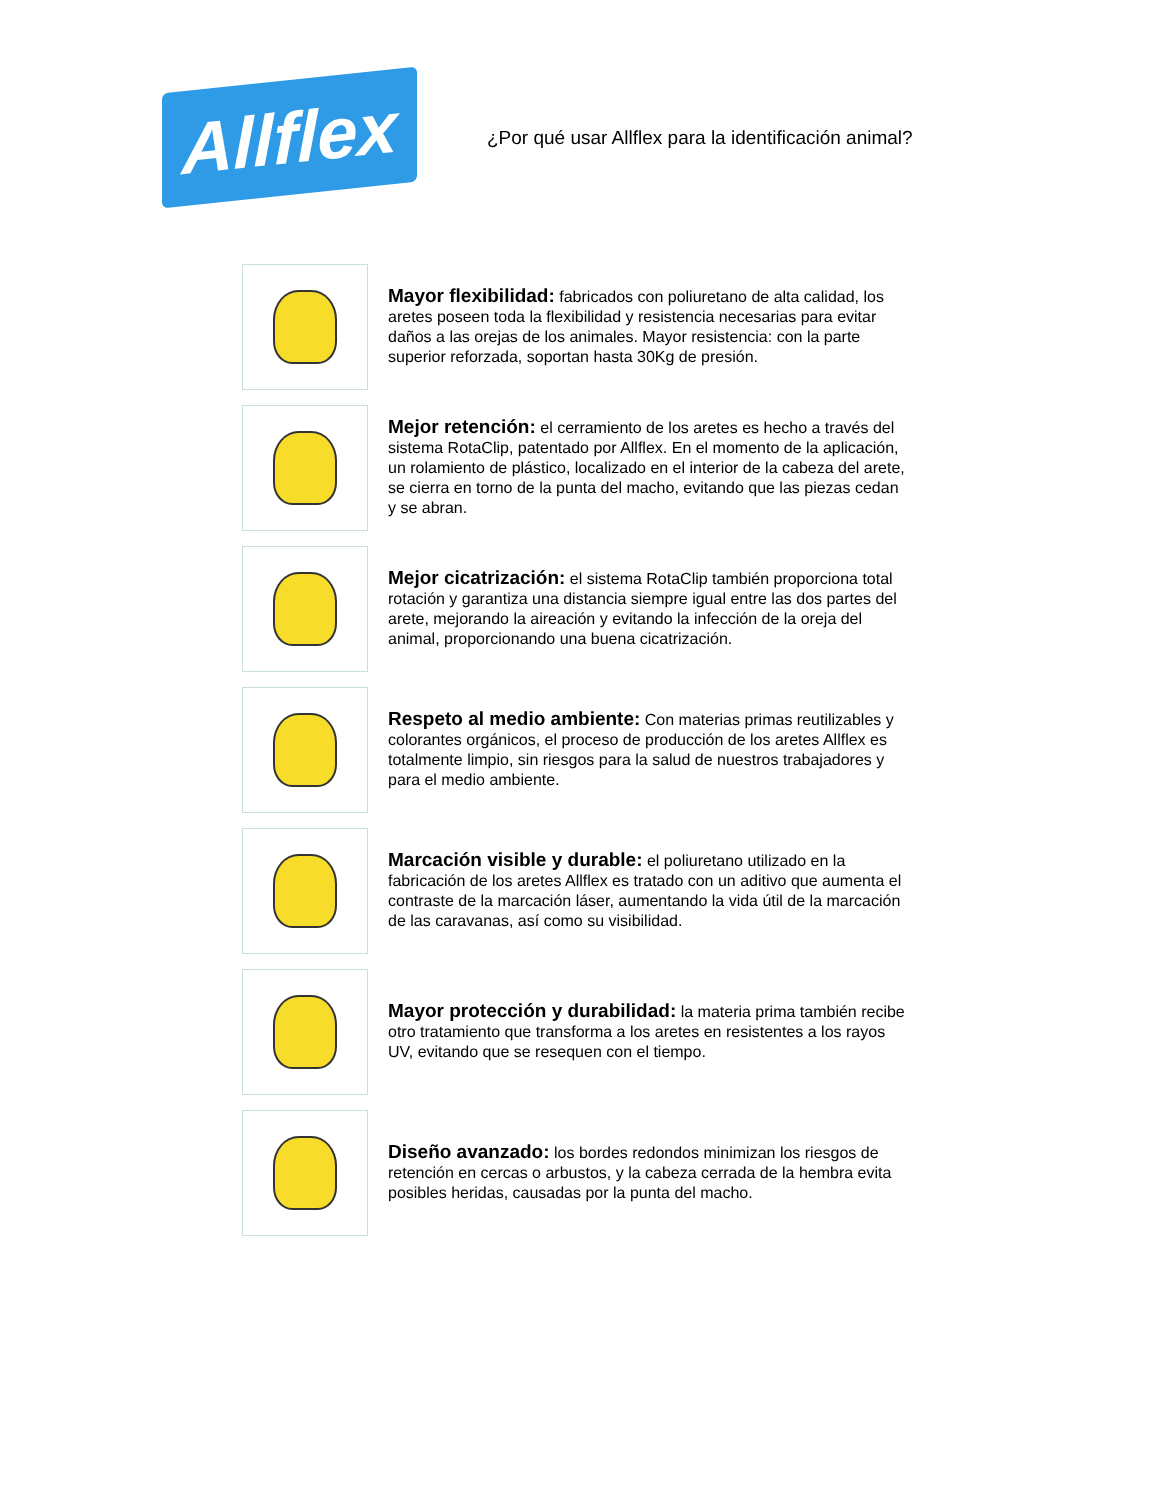Allflex
¿Por qué usar Allflex para la identificación animal?
Mayor flexibilidad: fabricados con poliuretano de alta calidad, los aretes poseen toda la flexibilidad y resistencia necesarias para evitar daños a las orejas de los animales. Mayor resistencia: con la parte superior reforzada, soportan hasta 30Kg de presión.
Mejor retención: el cerramiento de los aretes es hecho a través del sistema RotaClip, patentado por Allflex. En el momento de la aplicación, un rolamiento de plástico, localizado en el interior de la cabeza del arete, se cierra en torno de la punta del macho, evitando que las piezas cedan y se abran.
Mejor cicatrización: el sistema RotaClip también proporciona total rotación y garantiza una distancia siempre igual entre las dos partes del arete, mejorando la aireación y evitando la infección de la oreja del animal, proporcionando una buena cicatrización.
Respeto al medio ambiente: Con materias primas reutilizables y colorantes orgánicos, el proceso de producción de los aretes Allflex es totalmente limpio, sin riesgos para la salud de nuestros trabajadores y para el medio ambiente.
Marcación visible y durable: el poliuretano utilizado en la fabricación de los aretes Allflex es tratado con un aditivo que aumenta el contraste de la marcación láser, aumentando la vida útil de la marcación de las caravanas, así como su visibilidad.
Mayor protección y durabilidad: la materia prima también recibe otro tratamiento que transforma a los aretes en resistentes a los rayos UV, evitando que se resequen con el tiempo.
Diseño avanzado: los bordes redondos minimizan los riesgos de retención en cercas o arbustos, y la cabeza cerrada de la hembra evita posibles heridas, causadas por la punta del macho.